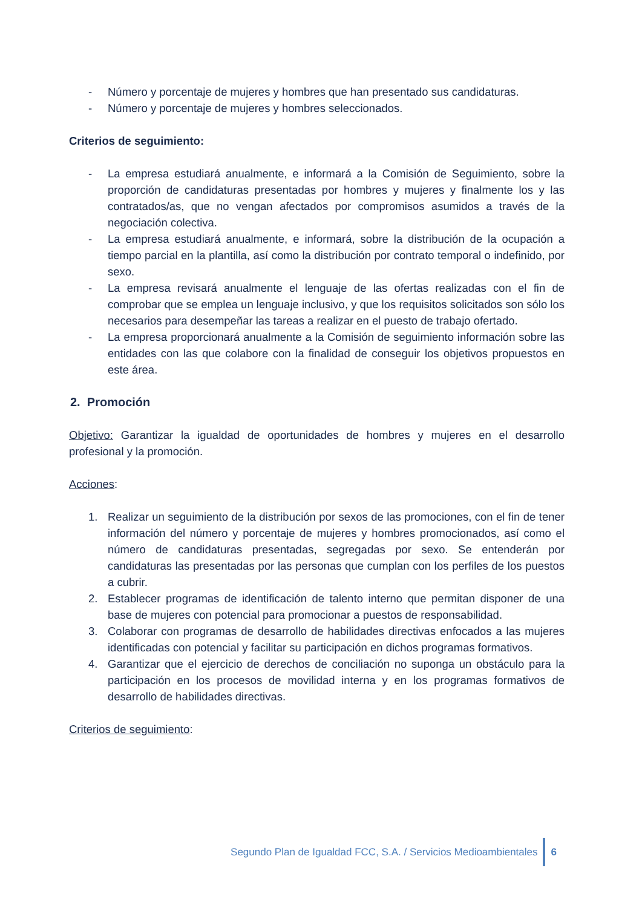- Número y porcentaje de mujeres y hombres que han presentado sus candidaturas.
- Número y porcentaje de mujeres y hombres seleccionados.
Criterios de seguimiento:
- La empresa estudiará anualmente, e informará a la Comisión de Seguimiento, sobre la proporción de candidaturas presentadas por hombres y mujeres y finalmente los y las contratados/as, que no vengan afectados por compromisos asumidos a través de la negociación colectiva.
- La empresa estudiará anualmente, e informará, sobre la distribución de la ocupación a tiempo parcial en la plantilla, así como la distribución por contrato temporal o indefinido, por sexo.
- La empresa revisará anualmente el lenguaje de las ofertas realizadas con el fin de comprobar que se emplea un lenguaje inclusivo, y que los requisitos solicitados son sólo los necesarios para desempeñar las tareas a realizar en el puesto de trabajo ofertado.
- La empresa proporcionará anualmente a la Comisión de seguimiento información sobre las entidades con las que colabore con la finalidad de conseguir los objetivos propuestos en este área.
2. Promoción
Objetivo: Garantizar la igualdad de oportunidades de hombres y mujeres en el desarrollo profesional y la promoción.
Acciones:
1. Realizar un seguimiento de la distribución por sexos de las promociones, con el fin de tener información del número y porcentaje de mujeres y hombres promocionados, así como el número de candidaturas presentadas, segregadas por sexo. Se entenderán por candidaturas las presentadas por las personas que cumplan con los perfiles de los puestos a cubrir.
2. Establecer programas de identificación de talento interno que permitan disponer de una base de mujeres con potencial para promocionar a puestos de responsabilidad.
3. Colaborar con programas de desarrollo de habilidades directivas enfocados a las mujeres identificadas con potencial y facilitar su participación en dichos programas formativos.
4. Garantizar que el ejercicio de derechos de conciliación no suponga un obstáculo para la participación en los procesos de movilidad interna y en los programas formativos de desarrollo de habilidades directivas.
Criterios de seguimiento:
Segundo Plan de Igualdad FCC, S.A. / Servicios Medioambientales 6